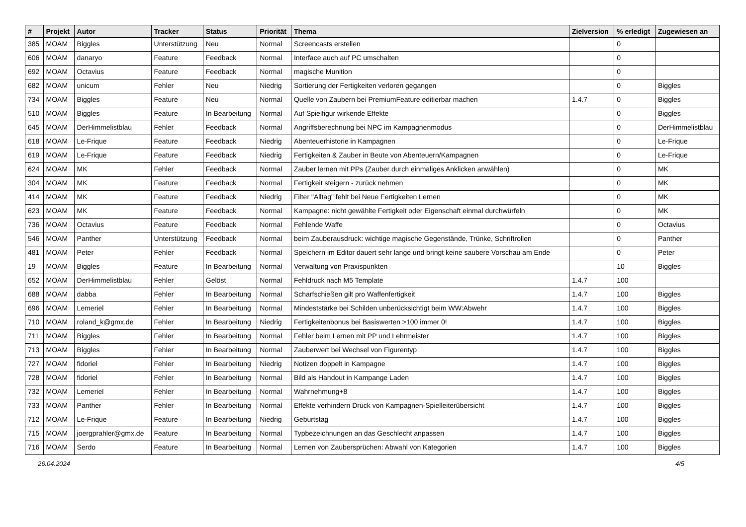| # | Projekt | Autor | Tracker | Status | Priorität | Thema | Zielversion | % erledigt | Zugewiesen an |
| --- | --- | --- | --- | --- | --- | --- | --- | --- | --- |
| 385 | MOAM | Biggles | Unterstützung | Neu | Normal | Screencasts erstellen | | 0 | |
| 606 | MOAM | danaryo | Feature | Feedback | Normal | Interface auch auf PC umschalten | | 0 | |
| 692 | MOAM | Octavius | Feature | Feedback | Normal | magische Munition | | 0 | |
| 682 | MOAM | unicum | Fehler | Neu | Niedrig | Sortierung der Fertigkeiten verloren gegangen | | 0 | Biggles |
| 734 | MOAM | Biggles | Feature | Neu | Normal | Quelle von Zaubern bei PremiumFeature editierbar machen | 1.4.7 | 0 | Biggles |
| 510 | MOAM | Biggles | Feature | In Bearbeitung | Normal | Auf Spielfigur wirkende Effekte | | 0 | Biggles |
| 645 | MOAM | DerHimmelistblau | Fehler | Feedback | Normal | Angriffsberechnung bei NPC im Kampagnenmodus | | 0 | DerHimmelistblau |
| 618 | MOAM | Le-Frique | Feature | Feedback | Niedrig | Abenteuerhistorie in Kampagnen | | 0 | Le-Frique |
| 619 | MOAM | Le-Frique | Feature | Feedback | Niedrig | Fertigkeiten & Zauber in Beute von Abenteuern/Kampagnen | | 0 | Le-Frique |
| 624 | MOAM | MK | Fehler | Feedback | Normal | Zauber lernen mit PPs (Zauber durch einmaliges Anklicken anwählen) | | 0 | MK |
| 304 | MOAM | MK | Feature | Feedback | Normal | Fertigkeit steigern - zurück nehmen | | 0 | MK |
| 414 | MOAM | MK | Feature | Feedback | Niedrig | Filter "Alltag" fehlt bei Neue Fertigkeiten Lernen | | 0 | MK |
| 623 | MOAM | MK | Feature | Feedback | Normal | Kampagne: nicht gewählte Fertigkeit oder Eigenschaft einmal durchwürfeln | | 0 | MK |
| 736 | MOAM | Octavius | Feature | Feedback | Normal | Fehlende Waffe | | 0 | Octavius |
| 546 | MOAM | Panther | Unterstützung | Feedback | Normal | beim Zauberausdruck: wichtige magische Gegenstände, Trünke, Schriftrollen | | 0 | Panther |
| 481 | MOAM | Peter | Fehler | Feedback | Normal | Speichern im Editor dauert sehr lange und bringt keine saubere Vorschau am Ende | | 0 | Peter |
| 19 | MOAM | Biggles | Feature | In Bearbeitung | Normal | Verwaltung von Praxispunkten | | 10 | Biggles |
| 652 | MOAM | DerHimmelistblau | Fehler | Gelöst | Normal | Fehldruck nach M5 Template | 1.4.7 | 100 | |
| 688 | MOAM | dabba | Fehler | In Bearbeitung | Normal | Scharfschießen gilt pro Waffenfertigkeit | 1.4.7 | 100 | Biggles |
| 696 | MOAM | Lemeriel | Fehler | In Bearbeitung | Normal | Mindeststärke bei Schilden unberücksichtigt beim WW:Abwehr | 1.4.7 | 100 | Biggles |
| 710 | MOAM | roland_k@gmx.de | Fehler | In Bearbeitung | Niedrig | Fertigkeitenbonus bei Basiswerten >100 immer 0! | 1.4.7 | 100 | Biggles |
| 711 | MOAM | Biggles | Fehler | In Bearbeitung | Normal | Fehler beim Lernen mit PP und Lehrmeister | 1.4.7 | 100 | Biggles |
| 713 | MOAM | Biggles | Fehler | In Bearbeitung | Normal | Zauberwert bei Wechsel von Figurentyp | 1.4.7 | 100 | Biggles |
| 727 | MOAM | fidoriel | Fehler | In Bearbeitung | Niedrig | Notizen doppelt in Kampagne | 1.4.7 | 100 | Biggles |
| 728 | MOAM | fidoriel | Fehler | In Bearbeitung | Normal | Bild als Handout in Kampange Laden | 1.4.7 | 100 | Biggles |
| 732 | MOAM | Lemeriel | Fehler | In Bearbeitung | Normal | Wahrnehmung+8 | 1.4.7 | 100 | Biggles |
| 733 | MOAM | Panther | Fehler | In Bearbeitung | Normal | Effekte verhindern Druck von Kampagnen-Spielleiterübersicht | 1.4.7 | 100 | Biggles |
| 712 | MOAM | Le-Frique | Feature | In Bearbeitung | Niedrig | Geburtstag | 1.4.7 | 100 | Biggles |
| 715 | MOAM | joergprahler@gmx.de | Feature | In Bearbeitung | Normal | Typbezeichnungen an das Geschlecht anpassen | 1.4.7 | 100 | Biggles |
| 716 | MOAM | Serdo | Feature | In Bearbeitung | Normal | Lernen von Zaubersprüchen: Abwahl von Kategorien | 1.4.7 | 100 | Biggles |
26.04.2024 4/5